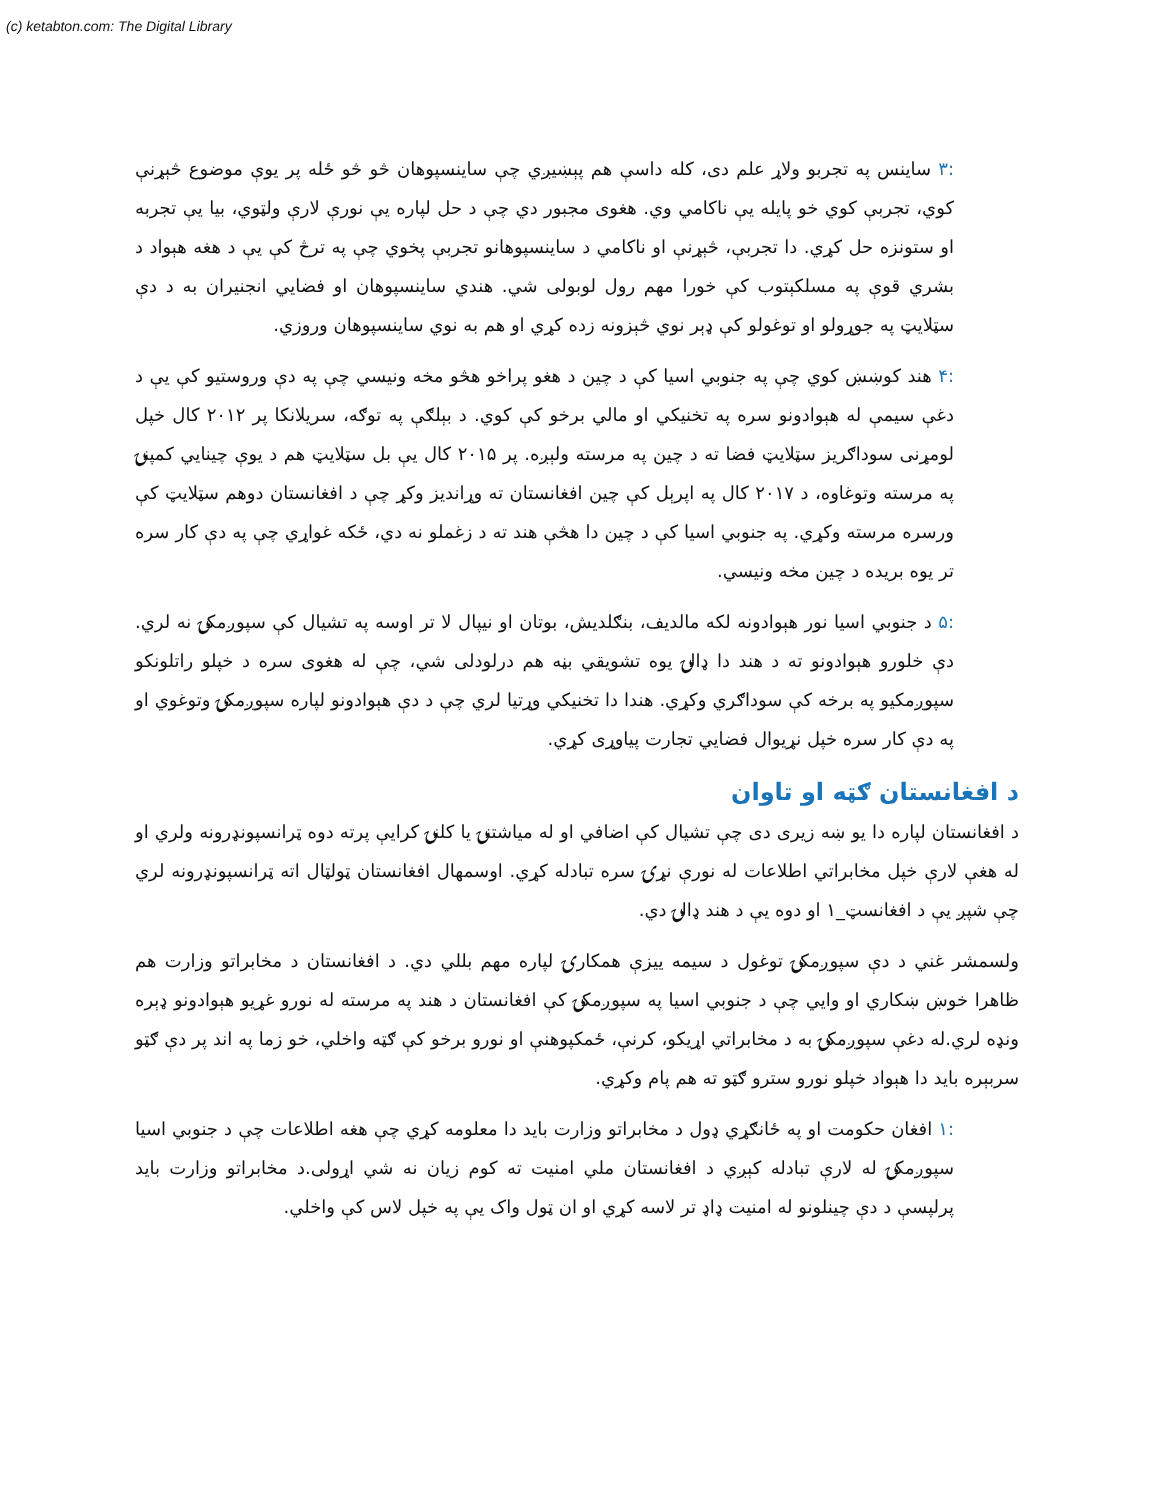(c) ketabton.com: The Digital Library
:۳ ساینس په تجربو ولاړ علم دی، کله داسې هم پېښیږي چې ساینسپوهان څو څو ځله پر یوې موضوع څېړنې کوي، تجربې کوي خو پایله یې ناکامي وي. هغوی مجبور دي چې د حل لپاره یې نورې لارې ولټوي، بیا یې تجربه او ستونزه حل کړي. دا تجربې، څېړنې او ناکامي د ساینسپوهانو تجربې پخوي چې په ترڅ کې یې د هغه هېواد د بشري قوې په مسلکېتوب کې خورا مهم رول لوبولی شي. هندي ساینسپوهان او فضایي انجنیران به د دې سټلایټ په جوړولو او توغولو کې ډېر نوي څېزونه زده کړي او هم به نوي ساینسپوهان وروزي.
:۴ هند کوښښ کوي چې په جنوبي اسیا کې د چین د هغو پراخو هڅو مخه ونیسي چې په دې وروستیو کې یې د دغې سیمې له هېوادونو سره په تخنیکي او مالي برخو کې کوي. د بېلګې په توګه، سریلانکا پر ۲۰۱۲ کال خپل لومړنی سوداګریز سټلایټ فضا ته د چین په مرسته ولېږه. پر ۲۰۱۵ کال یې بل سټلایټ هم د یوې چینایي کمپنۍ په مرسته وتوغاوه، د ۲۰۱۷ کال په اپرېل کې چین افغانستان ته وړاندیز وکړ چې د افغانستان دوهم سټلایټ کې ورسره مرسته وکړي. په جنوبي اسیا کې د چین دا هڅې هند ته د زغملو نه دي، ځکه غواړي چې په دې کار سره تر یوه بریده د چین مخه ونیسي.
:۵ د جنوبي اسیا نور هېوادونه لکه مالدیف، بنګلدیش، بوتان او نیپال لا تر اوسه په تشیال کې سپوږمکۍ نه لري. دې خلورو هېوادونو ته د هند دا ډالۍ یوه تشویقي بڼه هم درلودلی شي، چې له هغوی سره د خپلو راتلونکو سپوږمکیو په برخه کې سوداګري وکړي. هندا دا تخنیکي وړتیا لري چې د دې هېوادونو لپاره سپوږمکۍ وتوغوي او په دې کار سره خپل نړیوال فضایي تجارت پیاوړی کړي.
د افغانستان ګټه او تاوان
د افغانستان لپاره دا یو ښه زیری دی چې تشیال کې اضافي او له میاشتنۍ یا کلنۍ کرایې پرته دوه ټرانسپونډرونه ولري او له هغې لارې خپل مخابراتي اطلاعات له نورې نړۍ سره تبادله کړي. اوسمهال افغانستان ټولټال اته ټرانسپونډرونه لري چې شپږ یې د افغانسټ_۱ او دوه یې د هند ډالۍ دي.
ولسمشر غني د دې سپوږمکۍ توغول د سیمه ییزې همکارۍ لپاره مهم بللي دي. د افغانستان د مخابراتو وزارت هم ظاهرا خوښ ښکاري او وایي چې د جنوبي اسیا په سپوږمکۍ کې افغانستان د هند په مرسته له نورو غړیو هېوادونو ډېره ونډه لري.له دغې سپوږمکۍ به د مخابراتي اړیکو، کرنې، ځمکپوهنې او نورو برخو کې ګټه واخلي، خو زما په اند پر دې ګټو سربېره باید دا هېواد خپلو نورو سترو ګټو ته هم پام وکړي.
:۱ افغان حکومت او په ځانګړي ډول د مخابراتو وزارت باید دا معلومه کړي چې هغه اطلاعات چې د جنوبي اسیا سپوږمکۍ له لارې تبادله کېږي د افغانستان ملي امنیت ته کوم زیان نه شي اړولی.د مخابراتو وزارت باید پرلپسې د دې چینلونو له امنیت ډاډ تر لاسه کړي او ان ټول واک یې په خپل لاس کې واخلي.